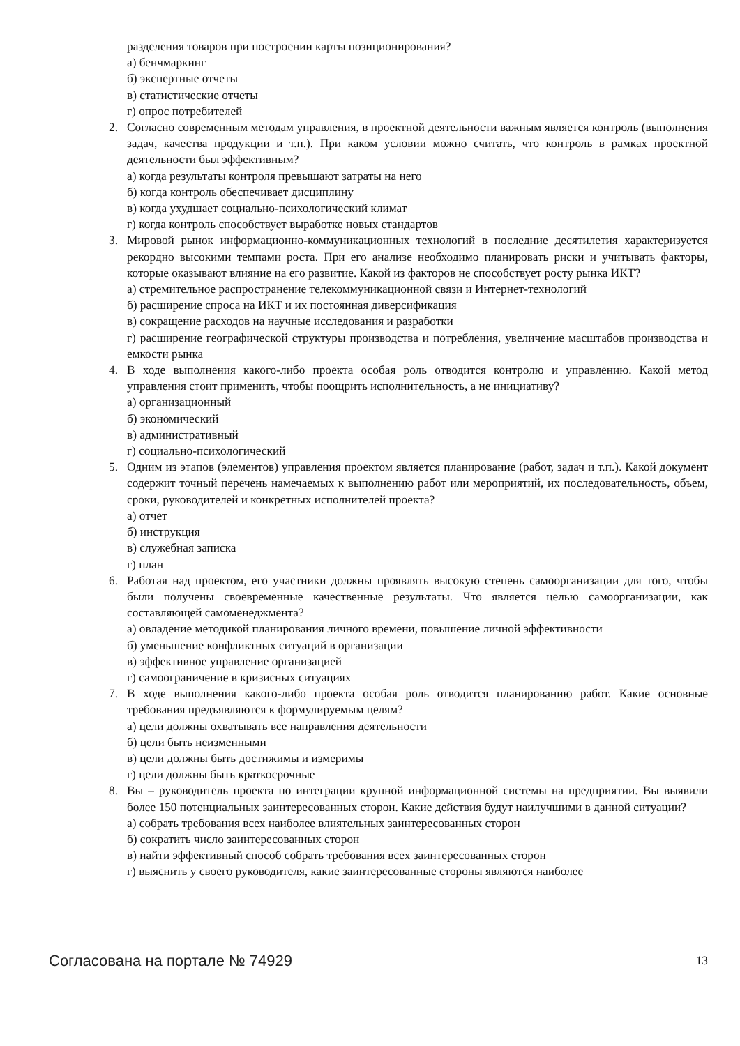разделения товаров при построении карты позиционирования?
а) бенчмаркинг
б) экспертные отчеты
в) статистические отчеты
г) опрос потребителей
2. Согласно современным методам управления, в проектной деятельности важным является контроль (выполнения задач, качества продукции и т.п.). При каком условии можно считать, что контроль в рамках проектной деятельности был эффективным?
а) когда результаты контроля превышают затраты на него
б) когда контроль обеспечивает дисциплину
в) когда ухудшает социально-психологический климат
г) когда контроль способствует выработке новых стандартов
3. Мировой рынок информационно-коммуникационных технологий в последние десятилетия характеризуется рекордно высокими темпами роста. При его анализе необходимо планировать риски и учитывать факторы, которые оказывают влияние на его развитие. Какой из факторов не способствует росту рынка ИКТ?
а) стремительное распространение телекоммуникационной связи и Интернет-технологий
б) расширение спроса на ИКТ и их постоянная диверсификация
в) сокращение расходов на научные исследования и разработки
г) расширение географической структуры производства и потребления, увеличение масштабов производства и емкости рынка
4. В ходе выполнения какого-либо проекта особая роль отводится контролю и управлению. Какой метод управления стоит применить, чтобы поощрить исполнительность, а не инициативу?
а) организационный
б) экономический
в) административный
г) социально-психологический
5. Одним из этапов (элементов) управления проектом является планирование (работ, задач и т.п.). Какой документ содержит точный перечень намечаемых к выполнению работ или мероприятий, их последовательность, объем, сроки, руководителей и конкретных исполнителей проекта?
а) отчет
б) инструкция
в) служебная записка
г) план
6. Работая над проектом, его участники должны проявлять высокую степень самоорганизации для того, чтобы были получены своевременные качественные результаты. Что является целью самоорганизации, как составляющей самоменеджмента?
а) овладение методикой планирования личного времени, повышение личной эффективности
б) уменьшение конфликтных ситуаций в организации
в) эффективное управление организацией
г) самоограничение в кризисных ситуациях
7. В ходе выполнения какого-либо проекта особая роль отводится планированию работ. Какие основные требования предъявляются к формулируемым целям?
а) цели должны охватывать все направления деятельности
б) цели быть неизменными
в) цели должны быть достижимы и измеримы
г) цели должны быть краткосрочные
8. Вы – руководитель проекта по интеграции крупной информационной системы на предприятии. Вы выявили более 150 потенциальных заинтересованных сторон. Какие действия будут наилучшими в данной ситуации?
а) собрать требования всех наиболее влиятельных заинтересованных сторон
б) сократить число заинтересованных сторон
в) найти эффективный способ собрать требования всех заинтересованных сторон
г) выяснить у своего руководителя, какие заинтересованные стороны являются наиболее
Согласована на портале № 74929 13